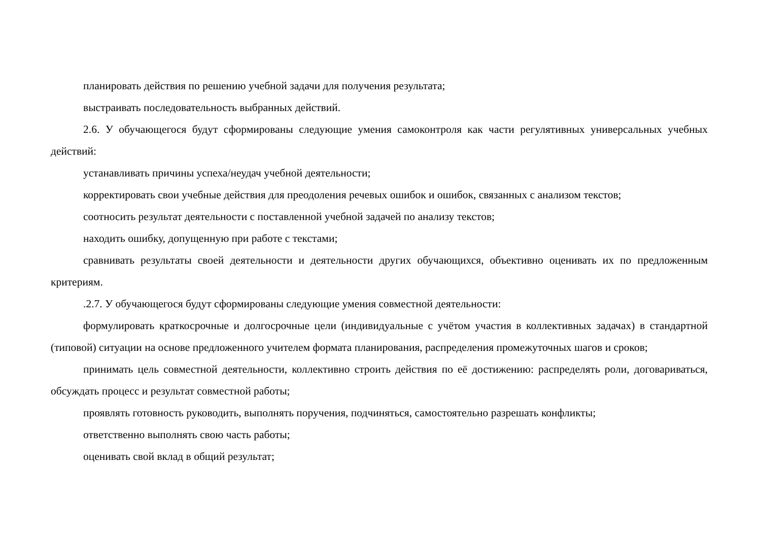планировать действия по решению учебной задачи для получения результата;
выстраивать последовательность выбранных действий.
2.6. У обучающегося будут сформированы следующие умения самоконтроля как части регулятивных универсальных учебных действий:
устанавливать причины успеха/неудач учебной деятельности;
корректировать свои учебные действия для преодоления речевых ошибок и ошибок, связанных с анализом текстов;
соотносить результат деятельности с поставленной учебной задачей по анализу текстов;
находить ошибку, допущенную при работе с текстами;
сравнивать результаты своей деятельности и деятельности других обучающихся, объективно оценивать их по предложенным критериям.
.2.7. У обучающегося будут сформированы следующие умения совместной деятельности:
формулировать краткосрочные и долгосрочные цели (индивидуальные с учётом участия в коллективных задачах) в стандартной (типовой) ситуации на основе предложенного учителем формата планирования, распределения промежуточных шагов и сроков;
принимать цель совместной деятельности, коллективно строить действия по её достижению: распределять роли, договариваться, обсуждать процесс и результат совместной работы;
проявлять готовность руководить, выполнять поручения, подчиняться, самостоятельно разрешать конфликты;
ответственно выполнять свою часть работы;
оценивать свой вклад в общий результат;